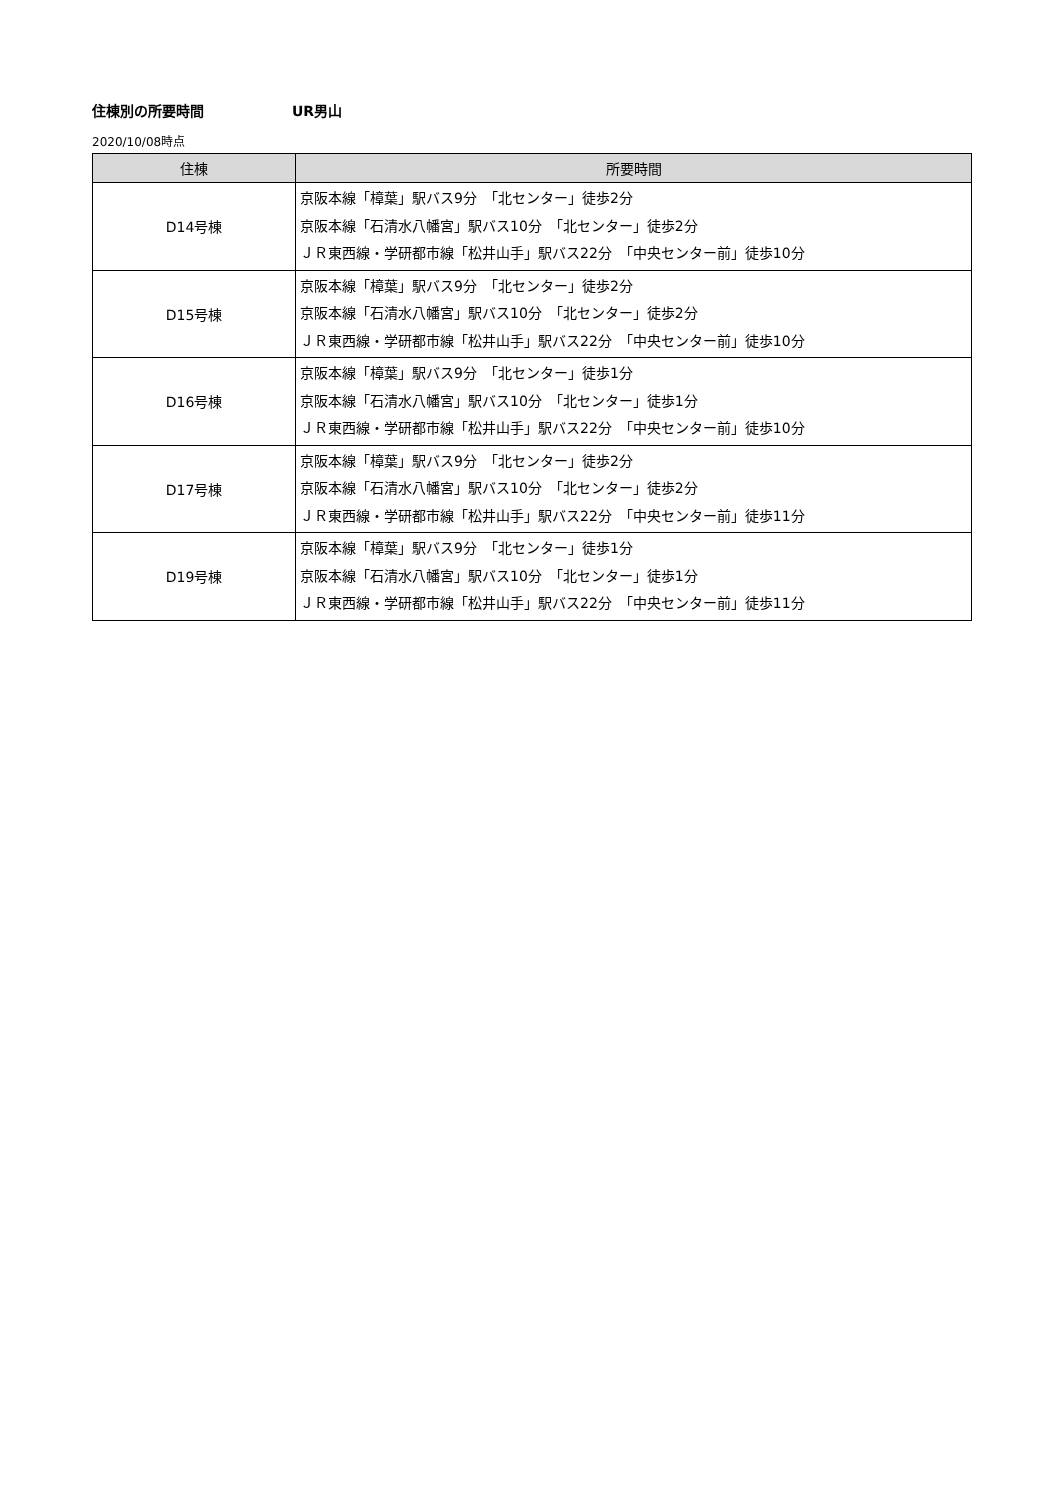住棟別の所要時間 UR男山
2020/10/08時点
| 住棟 | 所要時間 |
| --- | --- |
| D14号棟 | 京阪本線「樟葉」駅バス9分 「北センター」徒歩2分 京阪本線「石清水八幡宮」駅バス10分 「北センター」徒歩2分 ＪＲ東西線・学研都市線「松井山手」駅バス22分 「中央センター前」徒歩10分 |
| D15号棟 | 京阪本線「樟葉」駅バス9分 「北センター」徒歩2分 京阪本線「石清水八幡宮」駅バス10分 「北センター」徒歩2分 ＪＲ東西線・学研都市線「松井山手」駅バス22分 「中央センター前」徒歩10分 |
| D16号棟 | 京阪本線「樟葉」駅バス9分 「北センター」徒歩1分 京阪本線「石清水八幡宮」駅バス10分 「北センター」徒歩1分 ＪＲ東西線・学研都市線「松井山手」駅バス22分 「中央センター前」徒歩10分 |
| D17号棟 | 京阪本線「樟葉」駅バス9分 「北センター」徒歩2分 京阪本線「石清水八幡宮」駅バス10分 「北センター」徒歩2分 ＪＲ東西線・学研都市線「松井山手」駅バス22分 「中央センター前」徒歩11分 |
| D19号棟 | 京阪本線「樟葉」駅バス9分 「北センター」徒歩1分 京阪本線「石清水八幡宮」駅バス10分 「北センター」徒歩1分 ＪＲ東西線・学研都市線「松井山手」駅バス22分 「中央センター前」徒歩11分 |